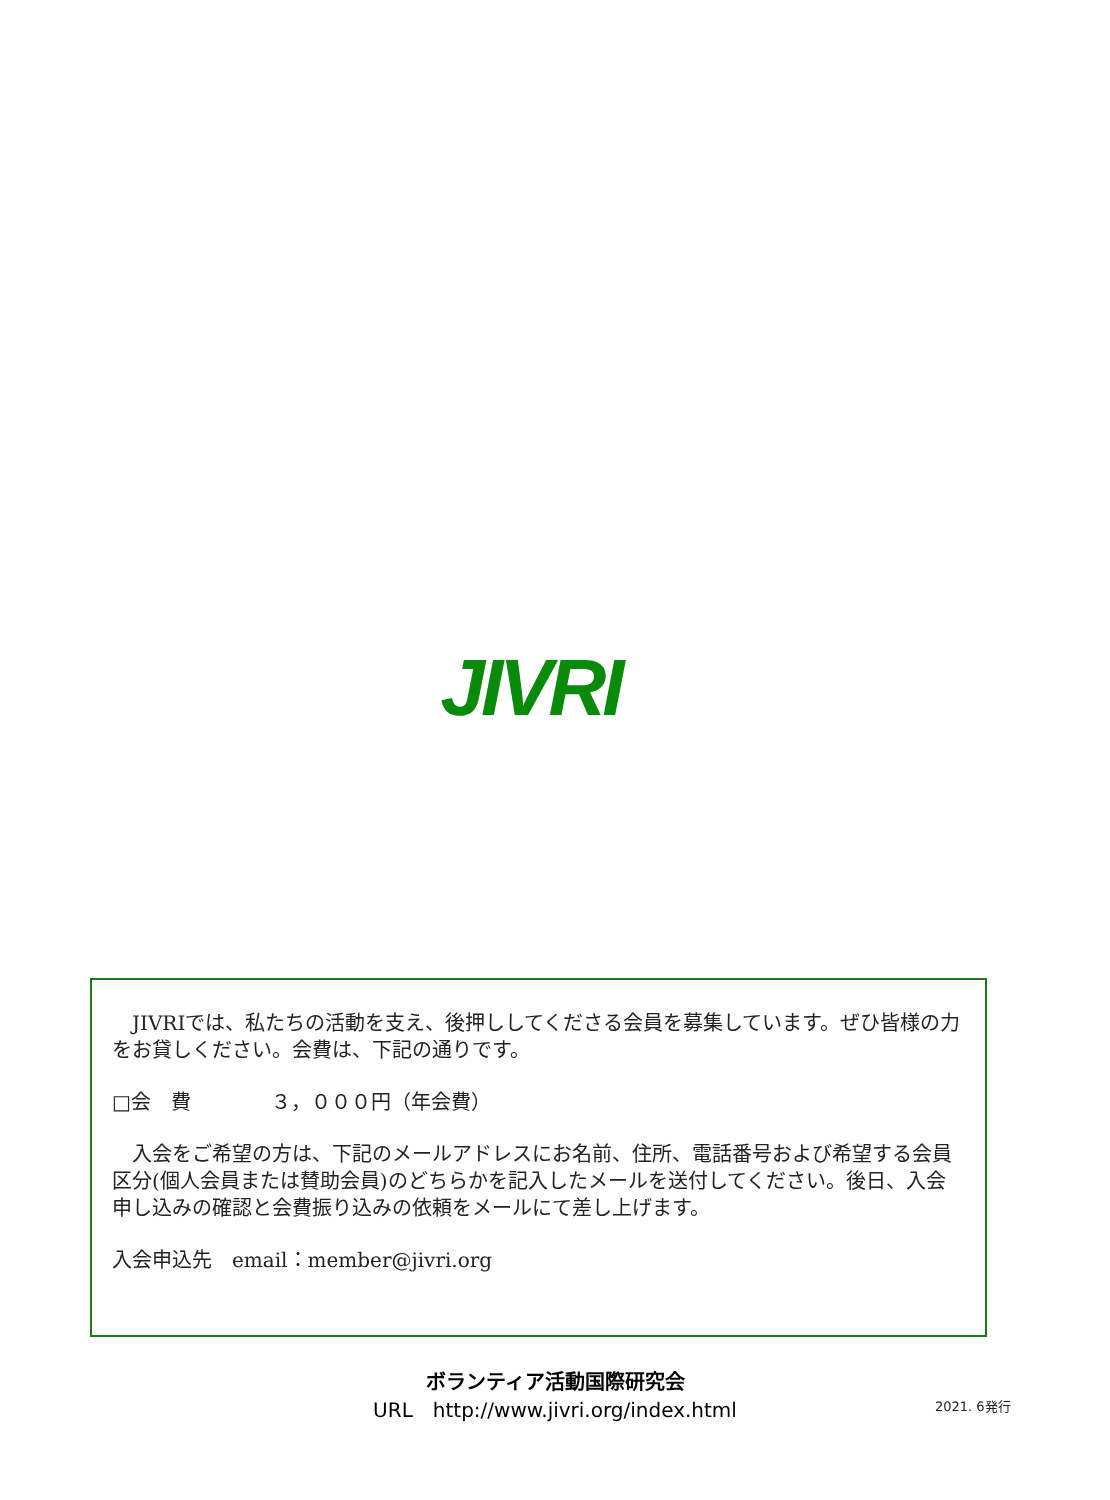JIVRI
　JIVRIでは、私たちの活動を支え、後押ししてくださる会員を募集しています。ぜひ皆様の力をお貸しください。会費は、下記の通りです。
□会　費　　　　３，０００円（年会費）
　入会をご希望の方は、下記のメールアドレスにお名前、住所、電話番号および希望する会員区分(個人会員または賛助会員)のどちらかを記入したメールを送付してください。後日、入会申し込みの確認と会費振り込みの依頼をメールにて差し上げます。
入会申込先　email：member@jivri.org
ボランティア活動国際研究会
URL　http://www.jivri.org/index.html
2021. 6発行